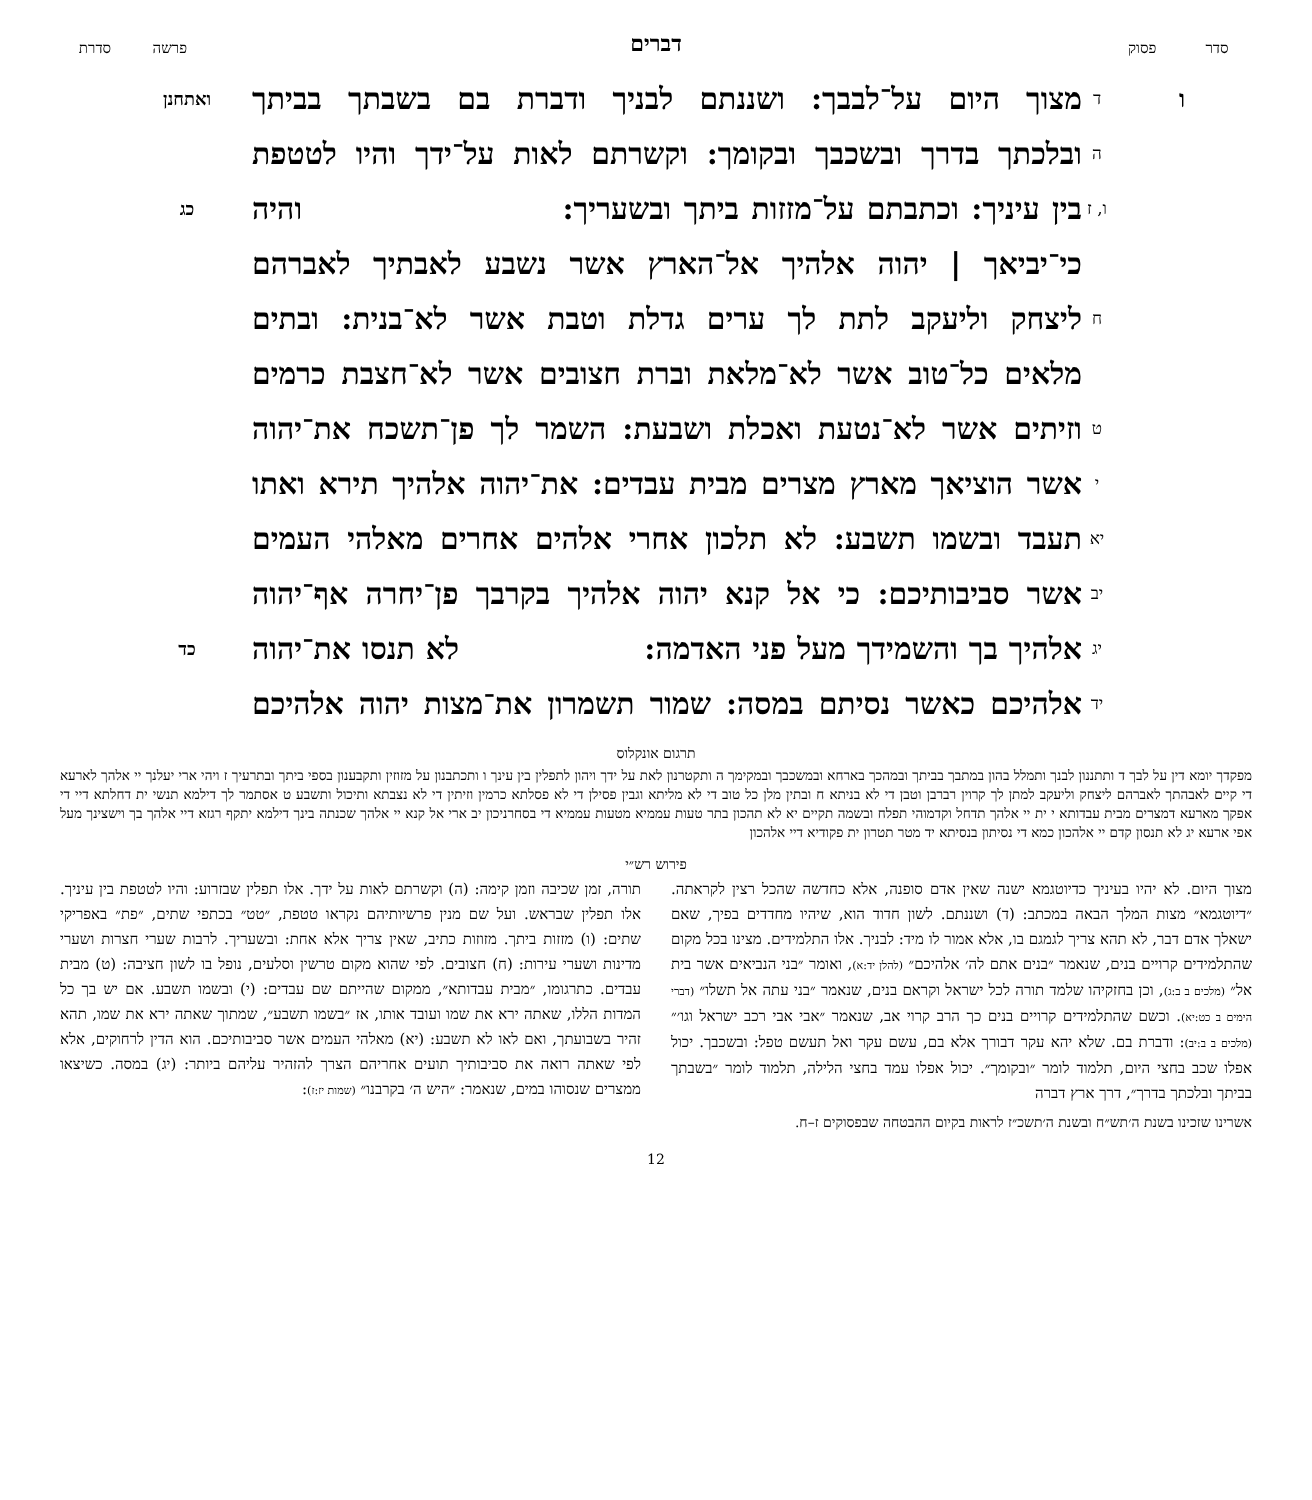סדר פסוק
דברים
פרשה סדרת
ו
ד
מצוך היום על־לבבך: ושננתם לבניך ודברת בם בשבתך בביתך
ואתחנן
ה
ובלכתך בדרך ובשכבך ובקומך: וקשרתם לאות על־ידך והיו לטטפת
ו, ז
בין עיניך: וכתבתם על־מזזות ביתך ובשעריך: והיה
כג
כי־יביאך | יהוה אלהיך אל־הארץ אשר נשבע לאבתיך לאברהם
ח
ליצחק וליעקב לתת לך ערים גדלת וטבת אשר לא־בנית: ובתים
מלאים כל־טוב אשר לא־מלאת וברת חצובים אשר לא־חצבת כרמים
ט
וזיתים אשר לא־נטעת ואכלת ושבעת: השמר לך פן־תשכח את־יהוה
י
אשר הוציאך מארץ מצרים מבית עבדים: את־יהוה אלהיך תירא ואתו
יא
תעבד ובשמו תשבע: לא תלכון אחרי אלהים אחרים מאלהי העמים
יב
אשר סביבותיכם: כי אל קנא יהוה אלהיך בקרבך פן־יחרה אף־יהוה
יג
אלהיך בך והשמידך מעל פני האדמה: לא תנסו את־יהוה
כד
יד
אלהיכם כאשר נסיתם במסה: שמור תשמרון את־מצות יהוה אלהיכם
תרגום אונקלוס
מפקדך יומא דין על לבך ד ותתננון לבנך ותמלל בהון במתבך בביתך ובמהכך בארחא ובמשכבך ובמקימך ה ותקטרנון לאת על ידך ויהון לתפלין בין עינך ו ותכתבנון על מזוזין ותקבענון בספי ביתך ובתרעיך ז ויהי ארי יעלנך יי אלהך לארעא די קיים לאבהתך לאברהם ליצחק וליעקב למתן לך קרוין רברבן וטבן די לא בניתא ח ובתין מלן כל טוב די לא מליתא וגבין פסילן די לא פסלתא כרמין וזיתין די לא נצבתא ותיכול ותשבע ט אסתמר לך דילמא תנשי ית דחלתא דיי די אפקך מארעא דמצרים מבית עבדותא י ית יי אלהך תדחל וקדמוהי תפלח ובשמה תקיים יא לא תהכון בתר טעות עממיא מטעות עממיא די בסחרניכון יב ארי אל קנא יי אלהך שכנתה בינך דילמא יתקף רגזא דיי אלהך בך וישצינך מעל אפי ארעא יג לא תנסון קדם יי אלהכון כמא די נסיתון בנסיתא יד מטר תטרון ית פקודיא דיי אלהכון
פירוש רש״י
מצוך היום. לא יהיו בעיניך כדיוטגמא ישנה שאין אדם סופנה, אלא כחדשה שהכל רצין לקראתה. ״דיוטגמא״ מצות המלך הבאה במכתב: (ד) ושננתם. לשון חדוד הוא, שיהיו מחדדים בפיך, שאם ישאלך אדם דבר, לא תהא צריך לגמגם בו, אלא אמור לו מיד: לבניך. אלו התלמידים. מצינו בכל מקום שהתלמידים קרויים בנים, שנאמר ״בנים אתם לה׳ אלהיכם״ (להלן יד:א), ואומר ״בני הנביאים אשר בית אל״ (מלכים ב ב:ג), וכן בחזקיהו שלמד תורה לכל ישראל וקראם בנים, שנאמר ״בני עתה אל תשלו״ (דברי הימים ב כט:יא). וכשם שהתלמידים קרויים בנים כך הרב קרוי אב, שנאמר ״אבי אבי רכב ישראל וגו׳״ (מלכים ב ב:יב): ודברת בם. שלא יהא עקר דבורך אלא בם, עשם עקר ואל תעשם טפל: ובשכבך. יכול אפלו שכב בחצי היום, תלמוד לומר ״ובקומך״. יכול אפלו עמד בחצי הלילה, תלמוד לומר ״בשבתך בביתך ובלכתך בדרך״, דרך ארץ דברה
תורה, זמן שכיבה וזמן קימה: (ה) וקשרתם לאות על ידך. אלו תפלין שבזרוע: והיו לטטפת בין עיניך. אלו תפלין שבראש. ועל שם מנין פרשיותיהם נקראו טטפת, ״טט״ בכתפי שתים, ״פת״ באפריקי שתים: (ו) מזזות ביתך. מזוזות כתיב, שאין צריך אלא אחת: ובשעריך. לרבות שערי חצרות ושערי מדינות ושערי עירות: (ח) חצובים. לפי שהוא מקום טרשין וסלעים, נופל בו לשון חציבה: (ט) מבית עבדים. כתרגומו, ״מבית עבדותא״, ממקום שהייתם שם עבדים: (י) ובשמו תשבע. אם יש בך כל המדות הללו, שאתה ירא את שמו ועובד אותו, אז ״בשמו תשבע״, שמתוך שאתה ירא את שמו, תהא זהיר בשבועתך, ואם לאו לא תשבע: (יא) מאלהי העמים אשר סביבותיכם. הוא הדין לרחוקים, אלא לפי שאתה רואה את סביבותיך תועים אחריהם הצרך להזהיר עליהם ביותר: (יג) במסה. כשיצאו ממצרים שנסוהו במים, שנאמר: ״היש ה׳ בקרבנו״ (שמות יז:ז):
אשרינו שזכינו בשנת ה׳תש״ח ובשנת ה׳תשכ״ז לראות בקיום ההבטחה שבפסוקים ז–ח.
12